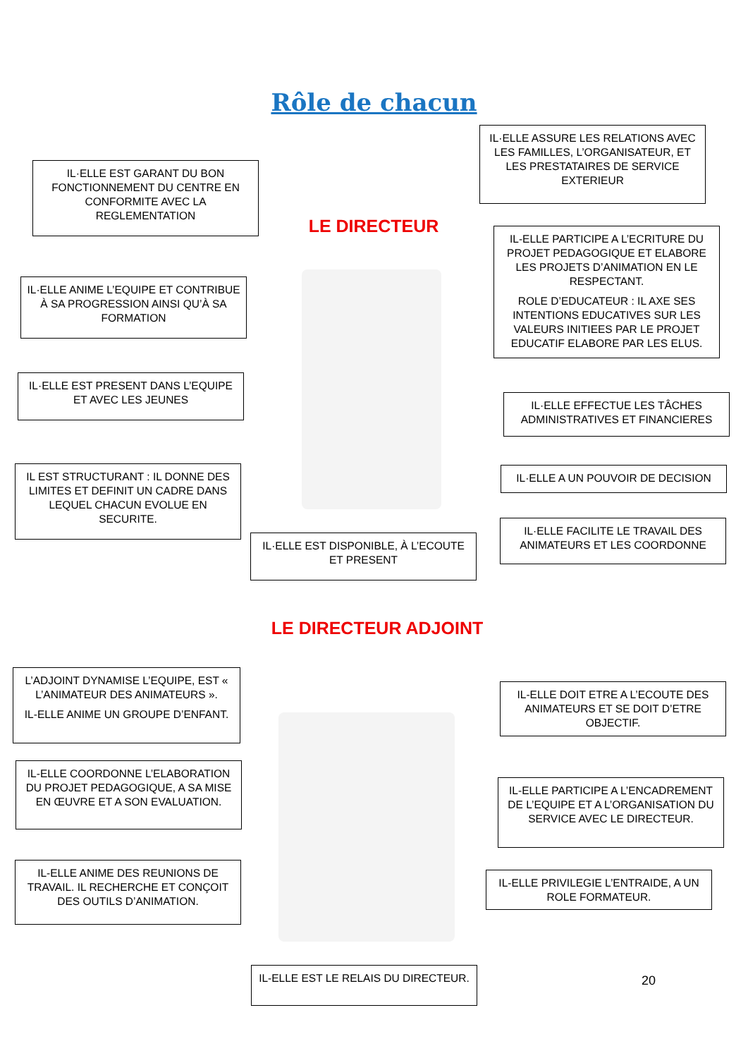Rôle de chacun
IL·ELLE EST GARANT DU BON FONCTIONNEMENT DU CENTRE EN CONFORMITE AVEC LA REGLEMENTATION
IL·ELLE ASSURE LES RELATIONS AVEC LES FAMILLES, L’ORGANISATEUR, ET LES PRESTATAIRES DE SERVICE EXTERIEUR
LE DIRECTEUR
IL-ELLE PARTICIPE A L’ECRITURE DU PROJET PEDAGOGIQUE ET ELABORE LES PROJETS D’ANIMATION EN LE RESPECTANT.
ROLE D’EDUCATEUR : IL AXE SES INTENTIONS EDUCATIVES SUR LES VALEURS INITIEES PAR LE PROJET EDUCATIF ELABORE PAR LES ELUS.
IL·ELLE ANIME L’EQUIPE ET CONTRIBUE À SA PROGRESSION AINSI QU’À SA FORMATION
IL·ELLE EST PRESENT DANS L’EQUIPE ET AVEC LES JEUNES
IL·ELLE EFFECTUE LES TÂCHES ADMINISTRATIVES ET FINANCIERES
IL EST STRUCTURANT : IL DONNE DES LIMITES ET DEFINIT UN CADRE DANS LEQUEL CHACUN EVOLUE EN SECURITE.
IL·ELLE A UN POUVOIR DE DECISION
IL·ELLE FACILITE LE TRAVAIL DES ANIMATEURS ET LES COORDONNE
IL·ELLE EST DISPONIBLE, À L’ECOUTE ET PRESENT
LE DIRECTEUR ADJOINT
L’ADJOINT DYNAMISE L’EQUIPE, EST « L’ANIMATEUR DES ANIMATEURS ».
IL-ELLE ANIME UN GROUPE D’ENFANT.
IL-ELLE DOIT ETRE A L’ECOUTE DES ANIMATEURS ET SE DOIT D’ETRE OBJECTIF.
IL-ELLE COORDONNE L’ELABORATION DU PROJET PEDAGOGIQUE, A SA MISE EN ŒUVRE ET A SON EVALUATION.
IL-ELLE PARTICIPE A L’ENCADREMENT DE L’EQUIPE ET A L’ORGANISATION DU SERVICE AVEC LE DIRECTEUR.
IL-ELLE ANIME DES REUNIONS DE TRAVAIL. IL RECHERCHE ET CONÇOIT DES OUTILS D’ANIMATION.
IL-ELLE PRIVILEGIE L’ENTRAIDE, A UN ROLE FORMATEUR.
IL-ELLE EST LE RELAIS DU DIRECTEUR.
20